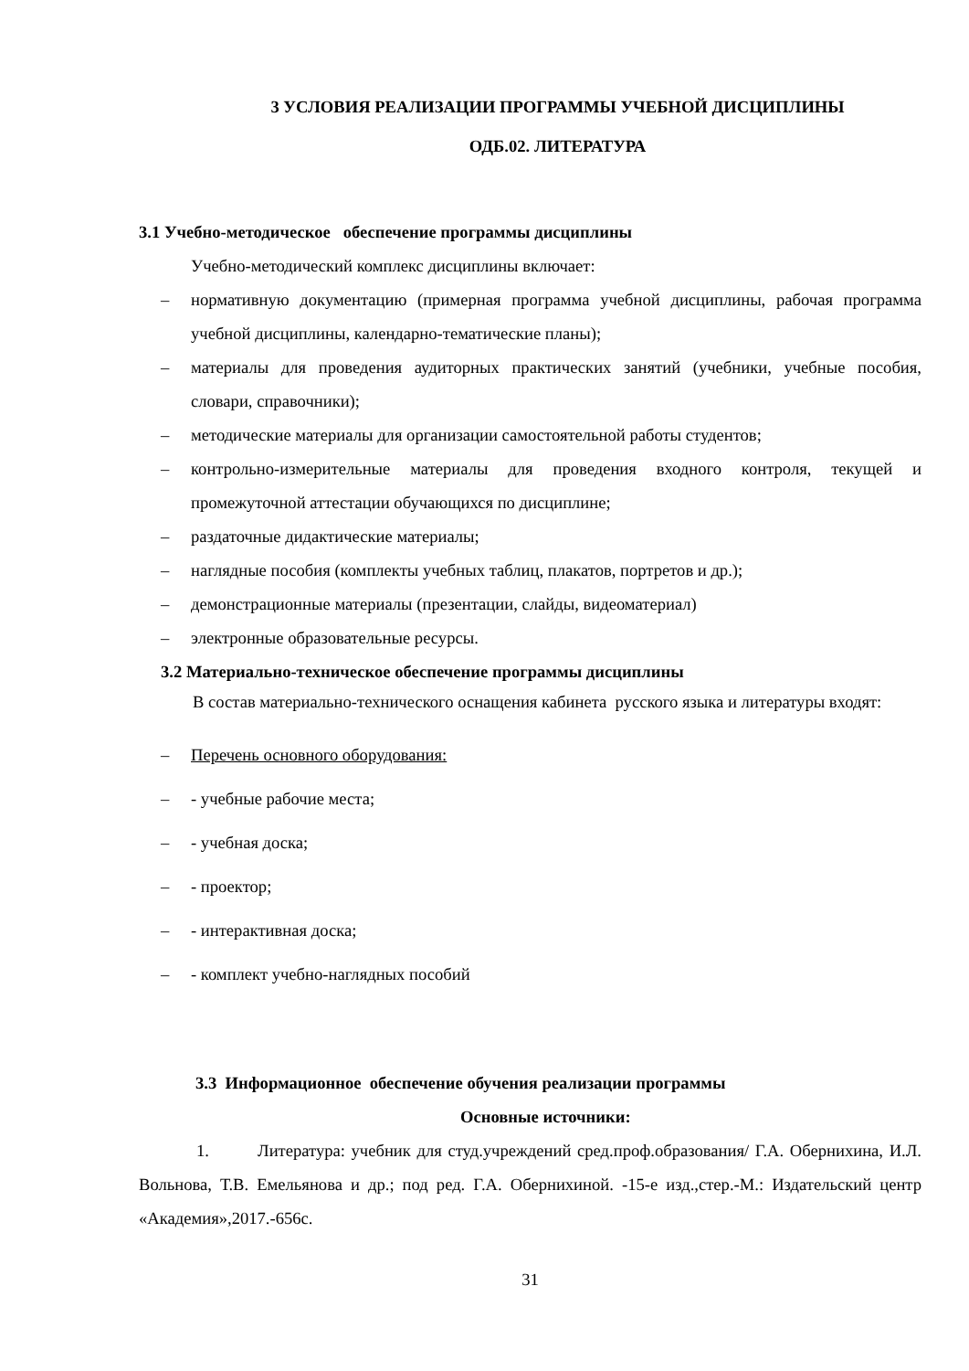3 УСЛОВИЯ РЕАЛИЗАЦИИ ПРОГРАММЫ УЧЕБНОЙ ДИСЦИПЛИНЫ
ОДБ.02. ЛИТЕРАТУРА
3.1 Учебно-методическое обеспечение программы дисциплины
Учебно-методический комплекс дисциплины включает:
– нормативную документацию (примерная программа учебной дисциплины, рабочая программа учебной дисциплины, календарно-тематические планы);
– материалы для проведения аудиторных практических занятий (учебники, учебные пособия, словари, справочники);
– методические материалы для организации самостоятельной работы студентов;
– контрольно-измерительные материалы для проведения входного контроля, текущей и промежуточной аттестации обучающихся по дисциплине;
– раздаточные дидактические материалы;
– наглядные пособия (комплекты учебных таблиц, плакатов, портретов и др.);
– демонстрационные материалы (презентации, слайды, видеоматериал)
– электронные образовательные ресурсы.
3.2 Материально-техническое обеспечение программы дисциплины
В состав материально-технического оснащения кабинета русского языка и литературы входят:
– Перечень основного оборудования:
– - учебные рабочие места;
– - учебная доска;
– - проектор;
– - интерактивная доска;
– - комплект учебно-наглядных пособий
3.3 Информационное обеспечение обучения реализации программы
Основные источники:
1. Литература: учебник для студ.учреждений сред.проф.образования/ Г.А. Обернихина, И.Л. Вольнова, Т.В. Емельянова и др.; под ред. Г.А. Обернихиной. -15-е изд.,стер.-М.: Издательский центр «Академия»,2017.-656с.
31